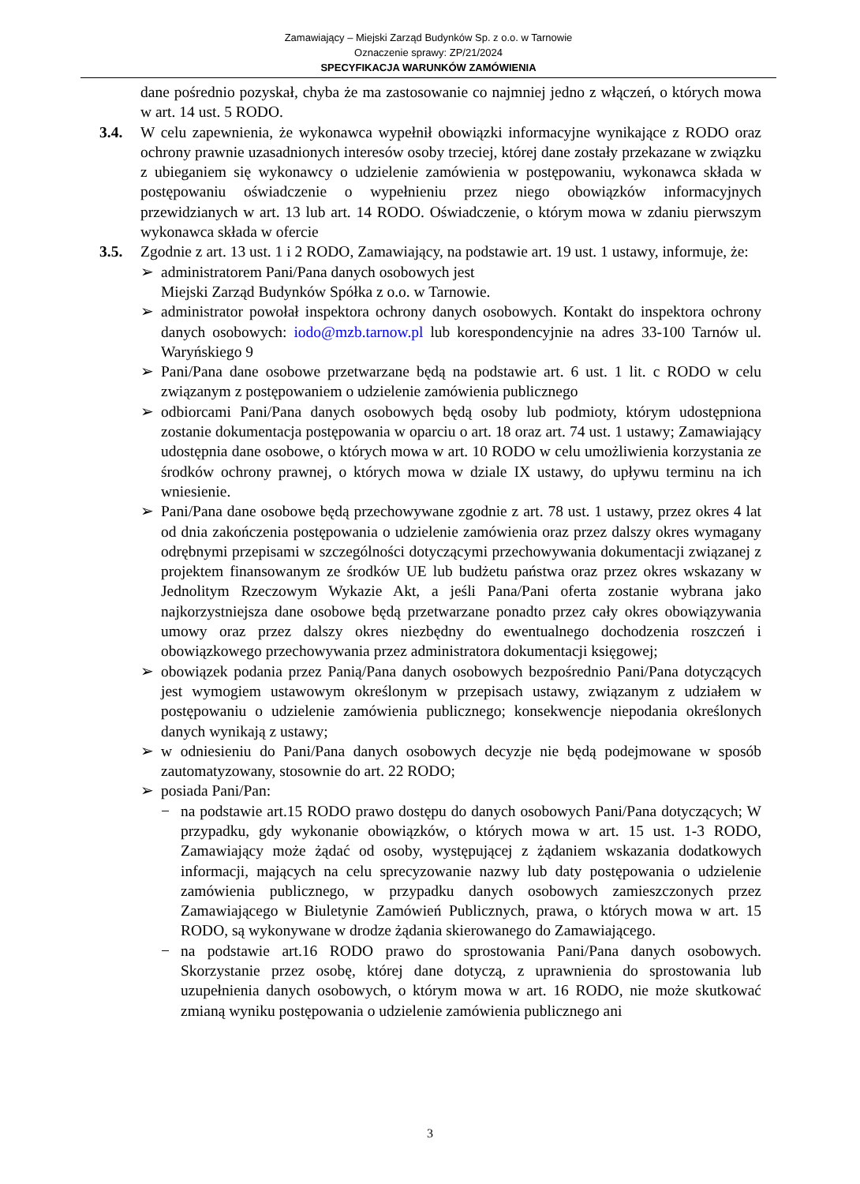Zamawiający – Miejski Zarząd Budynków Sp. z o.o. w Tarnowie
Oznaczenie sprawy: ZP/21/2024
SPECYFIKACJA WARUNKÓW ZAMÓWIENIA
dane pośrednio pozyskał, chyba że ma zastosowanie co najmniej jedno z włączeń, o których mowa w art. 14 ust. 5 RODO.
3.4. W celu zapewnienia, że wykonawca wypełnił obowiązki informacyjne wynikające z RODO oraz ochrony prawnie uzasadnionych interesów osoby trzeciej, której dane zostały przekazane w związku z ubieganiem się wykonawcy o udzielenie zamówienia w postępowaniu, wykonawca składa w postępowaniu oświadczenie o wypełnieniu przez niego obowiązków informacyjnych przewidzianych w art. 13 lub art. 14 RODO. Oświadczenie, o którym mowa w zdaniu pierwszym wykonawca składa w ofercie
3.5. Zgodnie z art. 13 ust. 1 i 2 RODO, Zamawiający, na podstawie art. 19 ust. 1 ustawy, informuje, że:
➢ administratorem Pani/Pana danych osobowych jest
Miejski Zarząd Budynków Spółka z o.o. w Tarnowie.
➢ administrator powołał inspektora ochrony danych osobowych. Kontakt do inspektora ochrony danych osobowych: iodo@mzb.tarnow.pl lub korespondencyjnie na adres 33-100 Tarnów ul. Waryńskiego 9
➢ Pani/Pana dane osobowe przetwarzane będą na podstawie art. 6 ust. 1 lit. c RODO w celu związanym z postępowaniem o udzielenie zamówienia publicznego
➢ odbiorcami Pani/Pana danych osobowych będą osoby lub podmioty, którym udostępniona zostanie dokumentacja postępowania w oparciu o art. 18 oraz art. 74 ust. 1 ustawy; Zamawiający udostępnia dane osobowe, o których mowa w art. 10 RODO w celu umożliwienia korzystania ze środków ochrony prawnej, o których mowa w dziale IX ustawy, do upływu terminu na ich wniesienie.
➢ Pani/Pana dane osobowe będą przechowywane zgodnie z art. 78 ust. 1 ustawy, przez okres 4 lat od dnia zakończenia postępowania o udzielenie zamówienia oraz przez dalszy okres wymagany odrębnymi przepisami w szczególności dotyczącymi przechowywania dokumentacji związanej z projektem finansowanym ze środków UE lub budżetu państwa oraz przez okres wskazany w Jednolitym Rzeczowym Wykazie Akt, a jeśli Pana/Pani oferta zostanie wybrana jako najkorzystniejsza dane osobowe będą przetwarzane ponadto przez cały okres obowiązywania umowy oraz przez dalszy okres niezbędny do ewentualnego dochodzenia roszczeń i obowiązkowego przechowywania przez administratora dokumentacji księgowej;
➢ obowiązek podania przez Panią/Pana danych osobowych bezpośrednio Pani/Pana dotyczących jest wymogiem ustawowym określonym w przepisach ustawy, związanym z udziałem w postępowaniu o udzielenie zamówienia publicznego; konsekwencje niepodania określonych danych wynikają z ustawy;
➢ w odniesieniu do Pani/Pana danych osobowych decyzje nie będą podejmowane w sposób zautomatyzowany, stosownie do art. 22 RODO;
➢ posiada Pani/Pan:
− na podstawie art.15 RODO prawo dostępu do danych osobowych Pani/Pana dotyczących; W przypadku, gdy wykonanie obowiązków, o których mowa w art. 15 ust. 1-3 RODO, Zamawiający może żądać od osoby, występującej z żądaniem wskazania dodatkowych informacji, mających na celu sprecyzowanie nazwy lub daty postępowania o udzielenie zamówienia publicznego, w przypadku danych osobowych zamieszczonych przez Zamawiającego w Biuletynie Zamówień Publicznych, prawa, o których mowa w art. 15 RODO, są wykonywane w drodze żądania skierowanego do Zamawiającego.
− na podstawie art.16 RODO prawo do sprostowania Pani/Pana danych osobowych. Skorzystanie przez osobę, której dane dotyczą, z uprawnienia do sprostowania lub uzupełnienia danych osobowych, o którym mowa w art. 16 RODO, nie może skutkować zmianą wyniku postępowania o udzielenie zamówienia publicznego ani
3